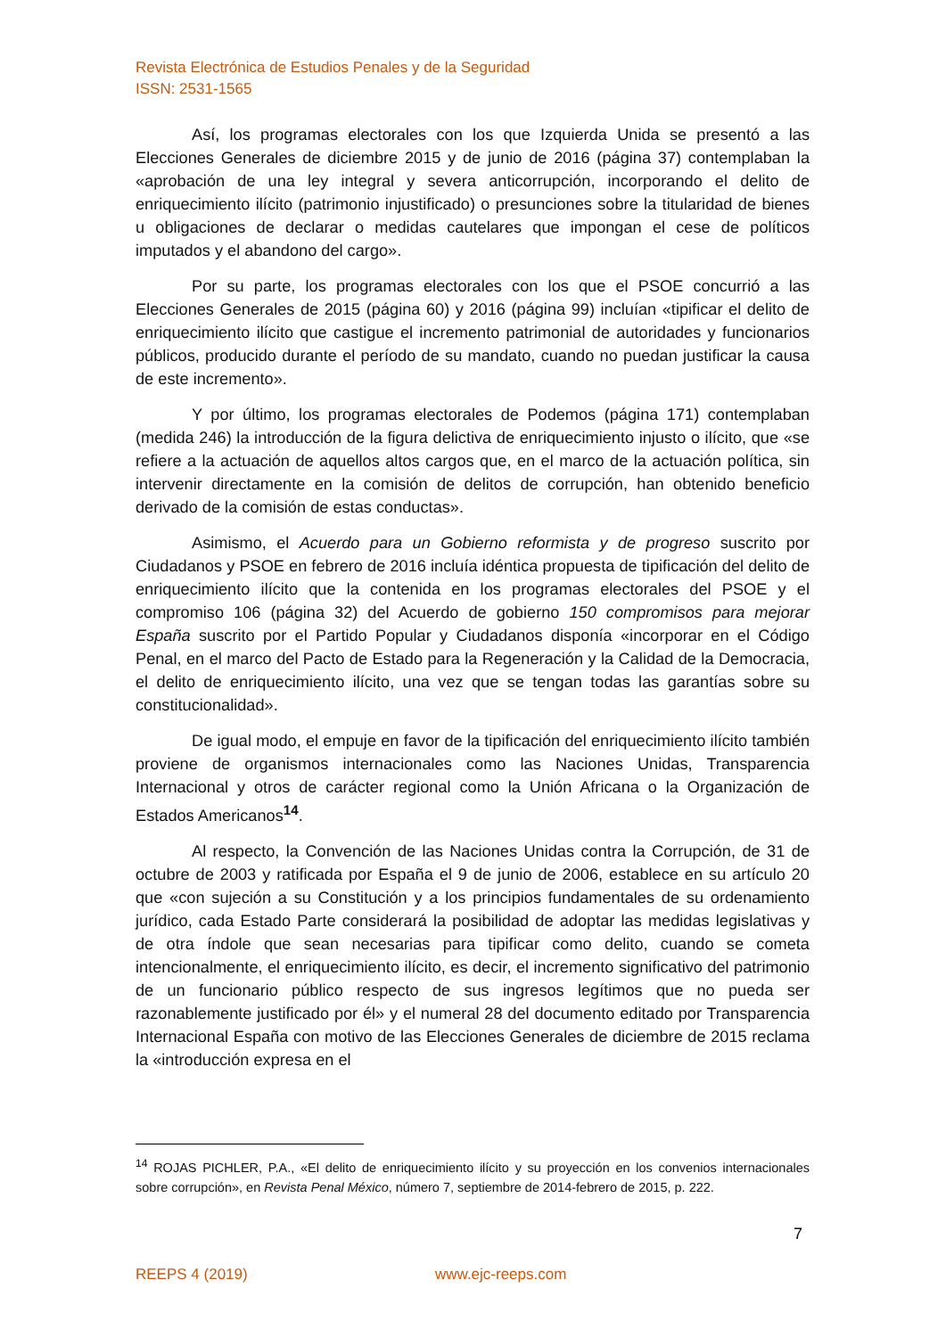Revista Electrónica de Estudios Penales y de la Seguridad
ISSN: 2531-1565
Así, los programas electorales con los que Izquierda Unida se presentó a las Elecciones Generales de diciembre 2015 y de junio de 2016 (página 37) contemplaban la «aprobación de una ley integral y severa anticorrupción, incorporando el delito de enriquecimiento ilícito (patrimonio injustificado) o presunciones sobre la titularidad de bienes u obligaciones de declarar o medidas cautelares que impongan el cese de políticos imputados y el abandono del cargo».
Por su parte, los programas electorales con los que el PSOE concurrió a las Elecciones Generales de 2015 (página 60) y 2016 (página 99) incluían «tipificar el delito de enriquecimiento ilícito que castigue el incremento patrimonial de autoridades y funcionarios públicos, producido durante el período de su mandato, cuando no puedan justificar la causa de este incremento».
Y por último, los programas electorales de Podemos (página 171) contemplaban (medida 246) la introducción de la figura delictiva de enriquecimiento injusto o ilícito, que «se refiere a la actuación de aquellos altos cargos que, en el marco de la actuación política, sin intervenir directamente en la comisión de delitos de corrupción, han obtenido beneficio derivado de la comisión de estas conductas».
Asimismo, el Acuerdo para un Gobierno reformista y de progreso suscrito por Ciudadanos y PSOE en febrero de 2016 incluía idéntica propuesta de tipificación del delito de enriquecimiento ilícito que la contenida en los programas electorales del PSOE y el compromiso 106 (página 32) del Acuerdo de gobierno 150 compromisos para mejorar España suscrito por el Partido Popular y Ciudadanos disponía «incorporar en el Código Penal, en el marco del Pacto de Estado para la Regeneración y la Calidad de la Democracia, el delito de enriquecimiento ilícito, una vez que se tengan todas las garantías sobre su constitucionalidad».
De igual modo, el empuje en favor de la tipificación del enriquecimiento ilícito también proviene de organismos internacionales como las Naciones Unidas, Transparencia Internacional y otros de carácter regional como la Unión Africana o la Organización de Estados Americanos<sup>14</sup>.
Al respecto, la Convención de las Naciones Unidas contra la Corrupción, de 31 de octubre de 2003 y ratificada por España el 9 de junio de 2006, establece en su artículo 20 que «con sujeción a su Constitución y a los principios fundamentales de su ordenamiento jurídico, cada Estado Parte considerará la posibilidad de adoptar las medidas legislativas y de otra índole que sean necesarias para tipificar como delito, cuando se cometa intencionalmente, el enriquecimiento ilícito, es decir, el incremento significativo del patrimonio de un funcionario público respecto de sus ingresos legítimos que no pueda ser razonablemente justificado por él» y el numeral 28 del documento editado por Transparencia Internacional España con motivo de las Elecciones Generales de diciembre de 2015 reclama la «introducción expresa en el
<sup>14</sup> ROJAS PICHLER, P.A., «El delito de enriquecimiento ilícito y su proyección en los convenios internacionales sobre corrupción», en Revista Penal México, número 7, septiembre de 2014-febrero de 2015, p. 222.
7
REEPS 4 (2019) www.ejc-reeps.com